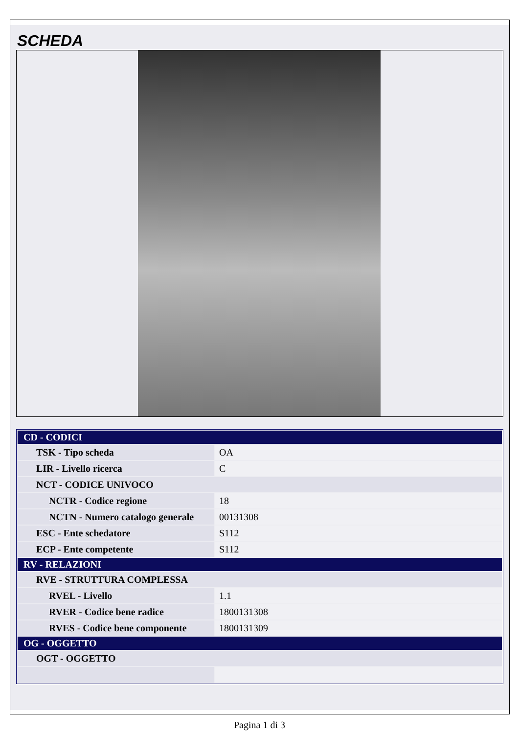SCHEDA
| CD - CODICI | |
| TSK - Tipo scheda | OA |
| LIR - Livello ricerca | C |
| NCT - CODICE UNIVOCO | |
| NCTR - Codice regione | 18 |
| NCTN - Numero catalogo generale | 00131308 |
| ESC - Ente schedatore | S112 |
| ECP - Ente competente | S112 |
| RV - RELAZIONI | |
| RVE - STRUTTURA COMPLESSA | |
| RVEL - Livello | 1.1 |
| RVER - Codice bene radice | 1800131308 |
| RVES - Codice bene componente | 1800131309 |
| OG - OGGETTO | |
| OGT - OGGETTO | |
Pagina 1 di 3